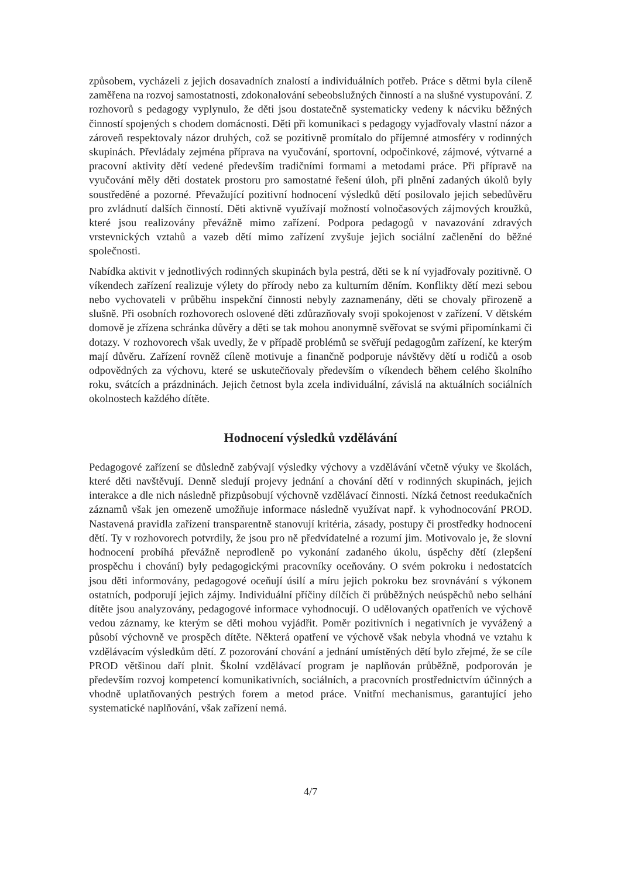způsobem, vycházeli z jejich dosavadních znalostí a individuálních potřeb. Práce s dětmi byla cíleně zaměřena na rozvoj samostatnosti, zdokonalování sebeobslužných činností a na slušné vystupování. Z rozhovorů s pedagogy vyplynulo, že děti jsou dostatečně systematicky vedeny k nácviku běžných činností spojených s chodem domácnosti. Děti při komunikaci s pedagogy vyjadřovaly vlastní názor a zároveň respektovaly názor druhých, což se pozitivně promítalo do příjemné atmosféry v rodinných skupinách. Převládaly zejména příprava na vyučování, sportovní, odpočinkové, zájmové, výtvarné a pracovní aktivity dětí vedené především tradičními formami a metodami práce. Při přípravě na vyučování měly děti dostatek prostoru pro samostatné řešení úloh, při plnění zadaných úkolů byly soustředěné a pozorné. Převažující pozitivní hodnocení výsledků dětí posilovalo jejich sebedůvěru pro zvládnutí dalších činností. Děti aktivně využívají možností volnočasových zájmových kroužků, které jsou realizovány převážně mimo zařízení. Podpora pedagogů v navazování zdravých vrstevnických vztahů a vazeb dětí mimo zařízení zvyšuje jejich sociální začlenění do běžné společnosti.
Nabídka aktivit v jednotlivých rodinných skupinách byla pestrá, děti se k ní vyjadřovaly pozitivně. O víkendech zařízení realizuje výlety do přírody nebo za kulturním děním. Konflikty dětí mezi sebou nebo vychovateli v průběhu inspekční činnosti nebyly zaznamenány, děti se chovaly přirozeně a slušně. Při osobních rozhovorech oslovené děti zdůrazňovaly svoji spokojenost v zařízení. V dětském domově je zřízena schránka důvěry a děti se tak mohou anonymně svěřovat se svými připomínkami či dotazy. V rozhovorech však uvedly, že v případě problémů se svěřují pedagogům zařízení, ke kterým mají důvěru. Zařízení rovněž cíleně motivuje a finančně podporuje návštěvy dětí u rodičů a osob odpovědných za výchovu, které se uskutečňovaly především o víkendech během celého školního roku, svátcích a prázdninách. Jejich četnost byla zcela individuální, závislá na aktuálních sociálních okolnostech každého dítěte.
Hodnocení výsledků vzdělávání
Pedagogové zařízení se důsledně zabývají výsledky výchovy a vzdělávání včetně výuky ve školách, které děti navštěvují. Denně sledují projevy jednání a chování dětí v rodinných skupinách, jejich interakce a dle nich následně přizpůsobují výchovně vzdělávací činnosti. Nízká četnost reedukačních záznamů však jen omezeně umožňuje informace následně využívat např. k vyhodnocování PROD. Nastavená pravidla zařízení transparentně stanovují kritéria, zásady, postupy či prostředky hodnocení dětí. Ty v rozhovorech potvrdily, že jsou pro ně předvídatelné a rozumí jim. Motivovalo je, že slovní hodnocení probíhá převážně neprodleně po vykonání zadaného úkolu, úspěchy dětí (zlepšení prospěchu i chování) byly pedagogickými pracovníky oceňovány. O svém pokroku i nedostatcích jsou děti informovány, pedagogové oceňují úsilí a míru jejich pokroku bez srovnávání s výkonem ostatních, podporují jejich zájmy. Individuální příčiny dílčích či průběžných neúspěchů nebo selhání dítěte jsou analyzovány, pedagogové informace vyhodnocují. O udělovaných opatřeních ve výchově vedou záznamy, ke kterým se děti mohou vyjádřit. Poměr pozitivních i negativních je vyvážený a působí výchovně ve prospěch dítěte. Některá opatření ve výchově však nebyla vhodná ve vztahu k vzdělávacím výsledkům dětí. Z pozorování chování a jednání umístěných dětí bylo zřejmé, že se cíle PROD většinou daří plnit. Školní vzdělávací program je naplňován průběžně, podporován je především rozvoj kompetencí komunikativních, sociálních, a pracovních prostřednictvím účinných a vhodně uplatňovaných pestrých forem a metod práce. Vnitřní mechanismus, garantující jeho systematické naplňování, však zařízení nemá.
4/7